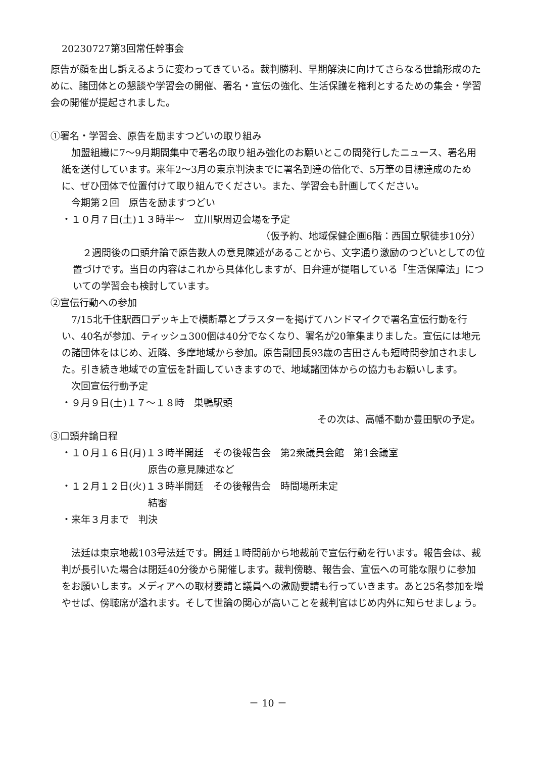20230727第3回常任幹事会
原告が顔を出し訴えるように変わってきている。裁判勝利、早期解決に向けてさらなる世論形成のために、諸団体との懇談や学習会の開催、署名・宣伝の強化、生活保護を権利とするための集会・学習会の開催が提起されました。
①署名・学習会、原告を励ますつどいの取り組み
　加盟組織に7～9月期間集中で署名の取り組み強化のお願いとこの間発行したニュース、署名用紙を送付しています。来年2～3月の東京判決までに署名到達の倍化で、5万筆の目標達成のために、ぜひ団体で位置付けて取り組んでください。また、学習会も計画してください。
　今期第２回　原告を励ますつどい
・１０月７日(土)１３時半～　立川駅周辺会場を予定
（仮予約、地域保健企画6階：西国立駅徒歩10分）
　２週間後の口頭弁論で原告数人の意見陳述があることから、文字通り激励のつどいとしての位置づけです。当日の内容はこれから具体化しますが、日弁連が提唱している「生活保障法」についての学習会も検討しています。
②宣伝行動への参加
　7/15北千住駅西口デッキ上で横断幕とプラスターを掲げてハンドマイクで署名宣伝行動を行い、40名が参加、ティッシュ300個は40分でなくなり、署名が20筆集まりました。宣伝には地元の諸団体をはじめ、近隣、多摩地域から参加。原告副団長93歳の吉田さんも短時間参加されました。引き続き地域での宣伝を計画していきますので、地域諸団体からの協力もお願いします。
　次回宣伝行動予定
・９月９日(土)１７～１８時　巣鴨駅頭
その次は、高幡不動か豊田駅の予定。
③口頭弁論日程
・１０月１６日(月)１３時半開廷　その後報告会　第2衆議員会館　第1会議室
原告の意見陳述など
・１２月１２日(火)１３時半開廷　その後報告会　時間場所未定
結審
・来年３月まで　判決
　法廷は東京地裁103号法廷です。開廷１時間前から地裁前で宣伝行動を行います。報告会は、裁判が長引いた場合は閉廷40分後から開催します。裁判傍聴、報告会、宣伝への可能な限りに参加をお願いします。メディアへの取材要請と議員への激励要請も行っていきます。あと25名参加を増やせば、傍聴席が溢れます。そして世論の関心が高いことを裁判官はじめ内外に知らせましょう。
－ 10 －